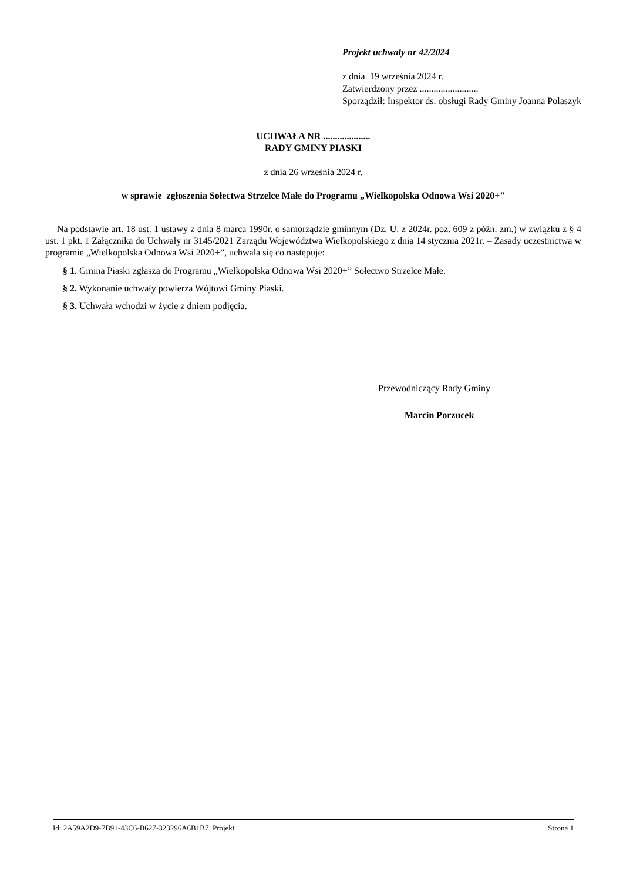Projekt uchwały nr 42/2024
z dnia 19 września 2024 r.
Zatwierdzony przez .........................
Sporządził: Inspektor ds. obsługi Rady Gminy Joanna Polaszyk
UCHWAŁA NR ....................
RADY GMINY PIASKI
z dnia 26 września 2024 r.
w sprawie zgłoszenia Sołectwa Strzelce Małe do Programu „Wielkopolska Odnowa Wsi 2020+"
Na podstawie art. 18 ust. 1 ustawy z dnia 8 marca 1990r. o samorządzie gminnym (Dz. U. z 2024r. poz. 609 z późn. zm.) w związku z § 4 ust. 1 pkt. 1 Załącznika do Uchwały nr 3145/2021 Zarządu Województwa Wielkopolskiego z dnia 14 stycznia 2021r. – Zasady uczestnictwa w programie „Wielkopolska Odnowa Wsi 2020+”, uchwala się co następuje:
§ 1. Gmina Piaski zgłasza do Programu „Wielkopolska Odnowa Wsi 2020+” Sołectwo Strzelce Małe.
§ 2. Wykonanie uchwały powierza Wójtowi Gminy Piaski.
§ 3. Uchwała wchodzi w życie z dniem podjęcia.
Przewodniczący Rady Gminy
Marcin Porzucek
Id: 2A59A2D9-7B91-43C6-B627-323296A6B1B7. Projekt Strona 1